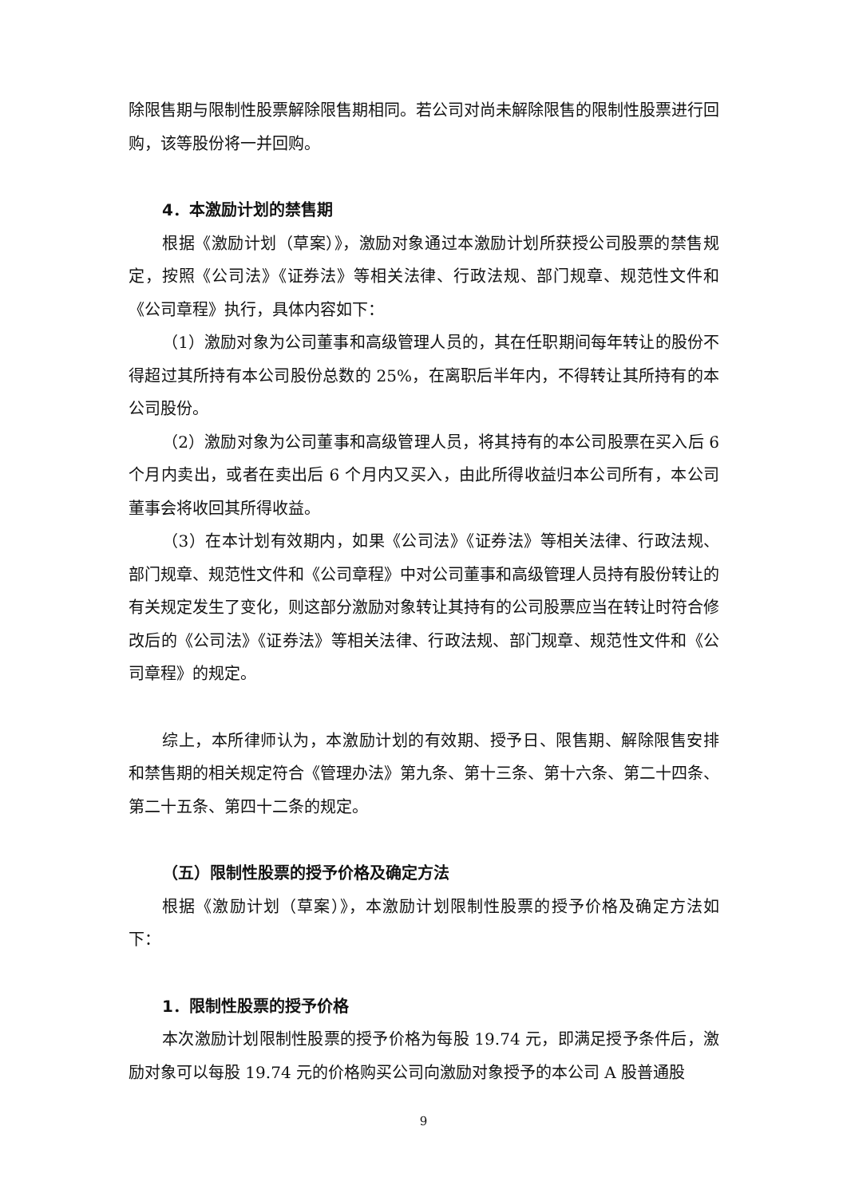除限售期与限制性股票解除限售期相同。若公司对尚未解除限售的限制性股票进行回购，该等股份将一并回购。
4．本激励计划的禁售期
根据《激励计划（草案）》，激励对象通过本激励计划所获授公司股票的禁售规定，按照《公司法》《证券法》等相关法律、行政法规、部门规章、规范性文件和《公司章程》执行，具体内容如下：
（1）激励对象为公司董事和高级管理人员的，其在任职期间每年转让的股份不得超过其所持有本公司股份总数的 25%，在离职后半年内，不得转让其所持有的本公司股份。
（2）激励对象为公司董事和高级管理人员，将其持有的本公司股票在买入后 6 个月内卖出，或者在卖出后 6 个月内又买入，由此所得收益归本公司所有，本公司董事会将收回其所得收益。
（3）在本计划有效期内，如果《公司法》《证券法》等相关法律、行政法规、部门规章、规范性文件和《公司章程》中对公司董事和高级管理人员持有股份转让的有关规定发生了变化，则这部分激励对象转让其持有的公司股票应当在转让时符合修改后的《公司法》《证券法》等相关法律、行政法规、部门规章、规范性文件和《公司章程》的规定。
综上，本所律师认为，本激励计划的有效期、授予日、限售期、解除限售安排和禁售期的相关规定符合《管理办法》第九条、第十三条、第十六条、第二十四条、第二十五条、第四十二条的规定。
（五）限制性股票的授予价格及确定方法
根据《激励计划（草案）》，本激励计划限制性股票的授予价格及确定方法如下：
1．限制性股票的授予价格
本次激励计划限制性股票的授予价格为每股 19.74 元，即满足授予条件后，激励对象可以每股 19.74 元的价格购买公司向激励对象授予的本公司 A 股普通股
9